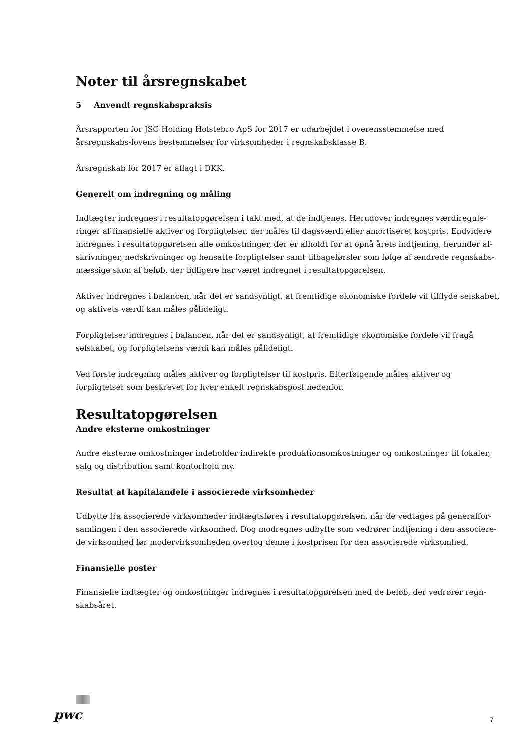Noter til årsregnskabet
5 Anvendt regnskabspraksis
Årsrapporten for JSC Holding Holstebro ApS for 2017 er udarbejdet i overensstemmelse med årsregnskabs-lovens bestemmelser for virksomheder i regnskabsklasse B.
Årsregnskab for 2017 er aflagt i DKK.
Generelt om indregning og måling
Indtægter indregnes i resultatopgørelsen i takt med, at de indtjenes. Herudover indregnes værdiregule-ringer af finansielle aktiver og forpligtelser, der måles til dagsværdi eller amortiseret kostpris. Endvidere indregnes i resultatopgørelsen alle omkostninger, der er afholdt for at opnå årets indtjening, herunder af-skrivninger, nedskrivninger og hensatte forpligtelser samt tilbageførsler som følge af ændrede regnskabs-mæssige skøn af beløb, der tidligere har været indregnet i resultatopgørelsen.
Aktiver indregnes i balancen, når det er sandsynligt, at fremtidige økonomiske fordele vil tilflyde selskabet, og aktivets værdi kan måles pålideligt.
Forpligtelser indregnes i balancen, når det er sandsynligt, at fremtidige økonomiske fordele vil fragå selskabet, og forpligtelsens værdi kan måles pålideligt.
Ved første indregning måles aktiver og forpligtelser til kostpris. Efterfølgende måles aktiver og forpligtelser som beskrevet for hver enkelt regnskabspost nedenfor.
Resultatopgørelsen
Andre eksterne omkostninger
Andre eksterne omkostninger indeholder indirekte produktionsomkostninger og omkostninger til lokaler, salg og distribution samt kontorhold mv.
Resultat af kapitalandele i associerede virksomheder
Udbytte fra associerede virksomheder indtægtsføres i resultatopgørelsen, når de vedtages på generalfor-samlingen i den associerede virksomhed. Dog modregnes udbytte som vedrører indtjening i den associere-de virksomhed før modervirksomheden overtog denne i kostprisen for den associerede virksomhed.
Finansielle poster
Finansielle indtægter og omkostninger indregnes i resultatopgørelsen med de beløb, der vedrører regn-skabsåret.
pwc 7